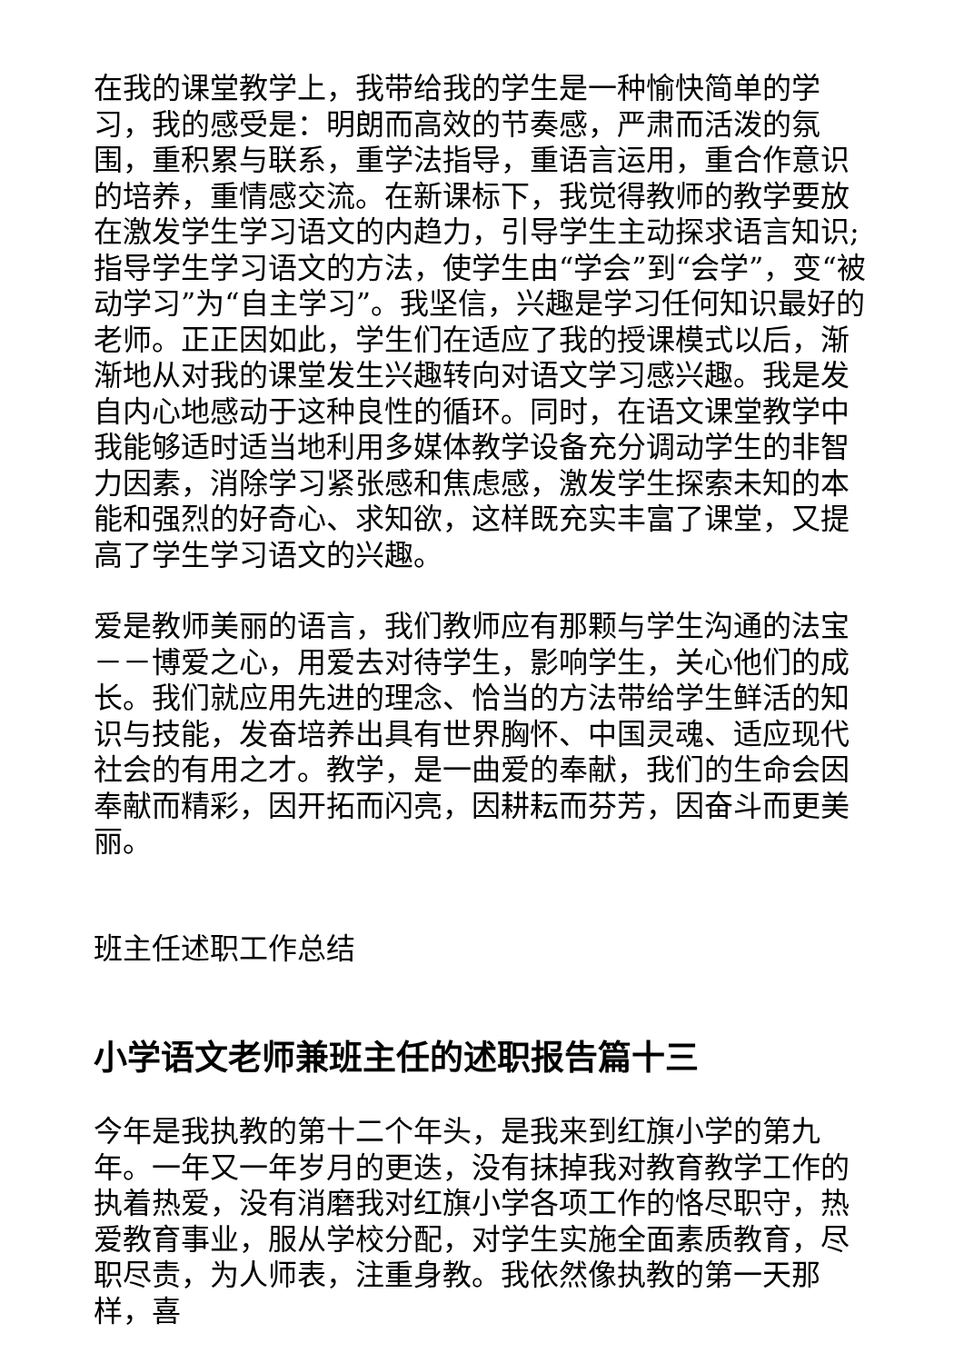在我的课堂教学上，我带给我的学生是一种愉快简单的学习，我的感受是：明朗而高效的节奏感，严肃而活泼的氛围，重积累与联系，重学法指导，重语言运用，重合作意识的培养，重情感交流。在新课标下，我觉得教师的教学要放在激发学生学习语文的内趋力，引导学生主动探求语言知识;指导学生学习语文的方法，使学生由“学会”到“会学”，变“被动学习”为“自主学习”。我坚信，兴趣是学习任何知识最好的老师。正正因如此，学生们在适应了我的授课模式以后，渐渐地从对我的课堂发生兴趣转向对语文学习感兴趣。我是发自内心地感动于这种良性的循环。同时，在语文课堂教学中我能够适时适当地利用多媒体教学设备充分调动学生的非智力因素，消除学习紧张感和焦虑感，激发学生探索未知的本能和强烈的好奇心、求知欲，这样既充实丰富了课堂，又提高了学生学习语文的兴趣。
爱是教师美丽的语言，我们教师应有那颗与学生沟通的法宝－－博爱之心，用爱去对待学生，影响学生，关心他们的成长。我们就应用先进的理念、恰当的方法带给学生鲜活的知识与技能，发奋培养出具有世界胸怀、中国灵魂、适应现代社会的有用之才。教学，是一曲爱的奉献，我们的生命会因奉献而精彩，因开拓而闪亮，因耕耘而芬芳，因奋斗而更美丽。
班主任述职工作总结
小学语文老师兼班主任的述职报告篇十三
今年是我执教的第十二个年头，是我来到红旗小学的第九年。一年又一年岁月的更迭，没有抹掉我对教育教学工作的执着热爱，没有消磨我对红旗小学各项工作的恪尽职守，热爱教育事业，服从学校分配，对学生实施全面素质教育，尽职尽责，为人师表，注重身教。我依然像执教的第一天那样，喜